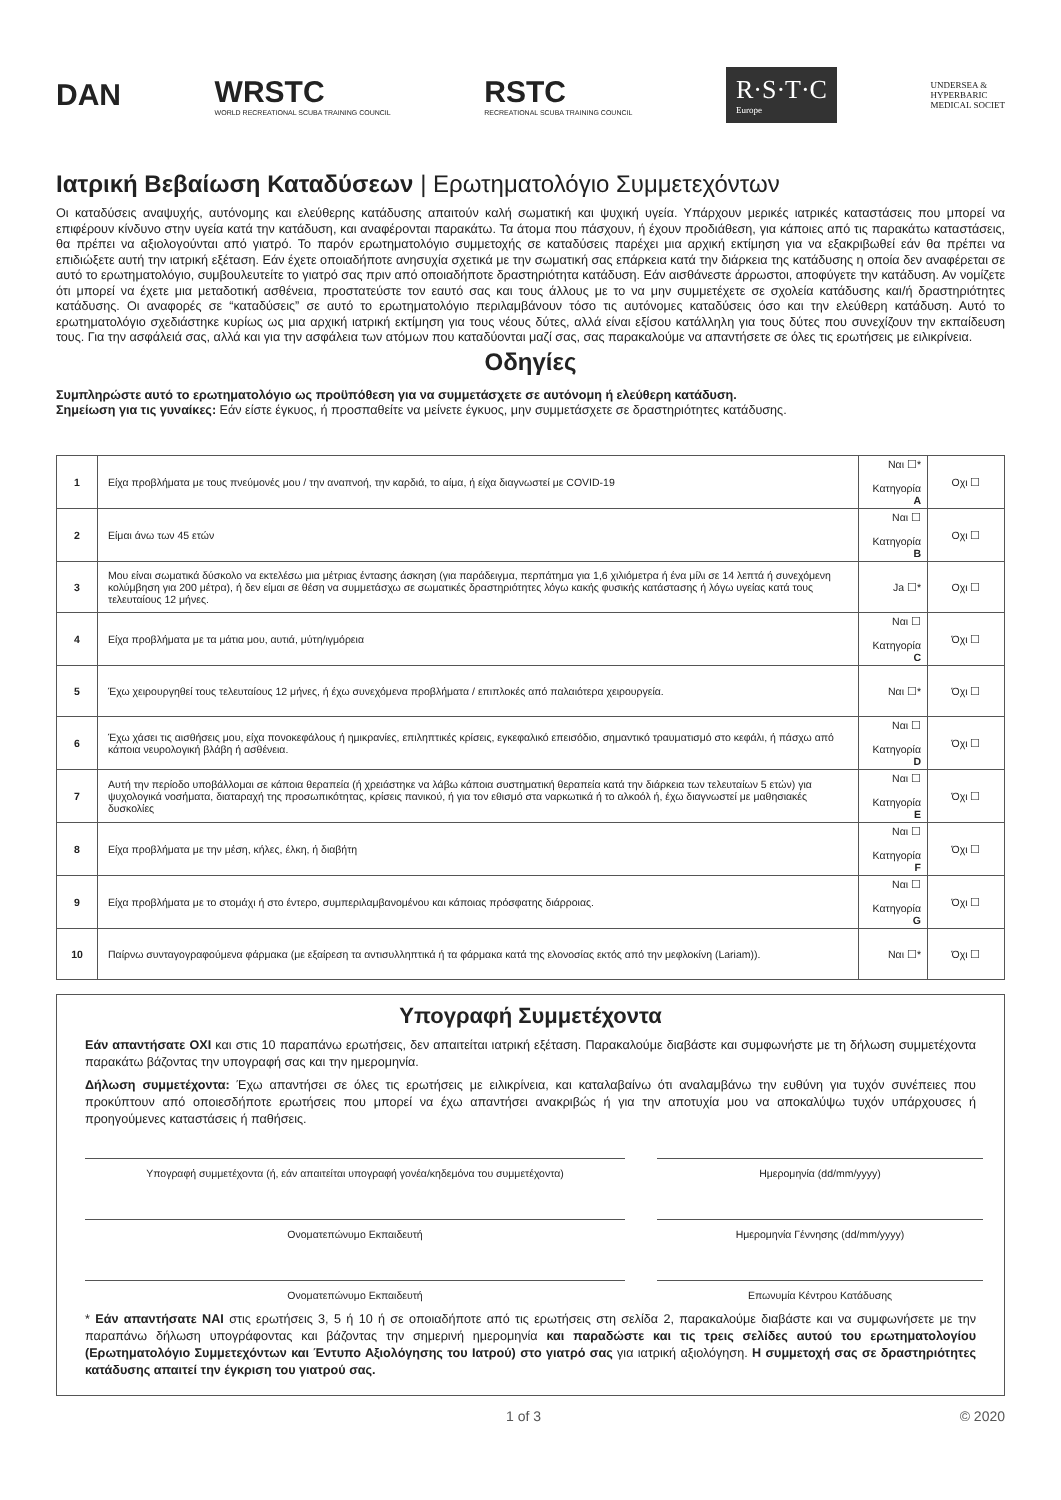DAN
WRSTC
WORLD RECREATIONAL SCUBA TRAINING COUNCIL
RSTC
RECREATIONAL SCUBA TRAINING COUNCIL
R·S·T·C
Europe
UNDERSEA &
HYPERBARIC
MEDICAL SOCIET
Ιατρική Βεβαίωση Καταδύσεων | Ερωτηματολόγιο Συμμετεχόντων
Οι καταδύσεις αναψυχής, αυτόνομης και ελεύθερης κατάδυσης απαιτούν καλή σωματική και ψυχική υγεία. Υπάρχουν μερικές ιατρικές καταστάσεις που μπορεί να επιφέρουν κίνδυνο στην υγεία κατά την κατάδυση, και αναφέρονται παρακάτω. Τα άτομα που πάσχουν, ή έχουν προδιάθεση, για κάποιες από τις παρακάτω καταστάσεις, θα πρέπει να αξιολογούνται από γιατρό. Το παρόν ερωτηματολόγιο συμμετοχής σε καταδύσεις παρέχει μια αρχική εκτίμηση για να εξακριβωθεί εάν θα πρέπει να επιδιώξετε αυτή την ιατρική εξέταση. Εάν έχετε οποιαδήποτε ανησυχία σχετικά με την σωματική σας επάρκεια κατά την διάρκεια της κατάδυσης η οποία δεν αναφέρεται σε αυτό το ερωτηματολόγιο, συμβουλευτείτε το γιατρό σας πριν από οποιαδήποτε δραστηριότητα κατάδυση. Εάν αισθάνεστε άρρωστοι, αποφύγετε την κατάδυση. Αν νομίζετε ότι μπορεί να έχετε μια μεταδοτική ασθένεια, προστατεύστε τον εαυτό σας και τους άλλους με το να μην συμμετέχετε σε σχολεία κατάδυσης και/ή δραστηριότητες κατάδυσης. Οι αναφορές σε “καταδύσεις” σε αυτό το ερωτηματολόγιο περιλαμβάνουν τόσο τις αυτόνομες καταδύσεις όσο και την ελεύθερη κατάδυση. Αυτό το ερωτηματολόγιο σχεδιάστηκε κυρίως ως μια αρχική ιατρική εκτίμηση για τους νέους δύτες, αλλά είναι εξίσου κατάλληλη για τους δύτες που συνεχίζουν την εκπαίδευση τους. Για την ασφάλειά σας, αλλά και για την ασφάλεια των ατόμων που καταδύονται μαζί σας, σας παρακαλούμε να απαντήσετε σε όλες τις ερωτήσεις με ειλικρίνεια.
Οδηγίες
Συμπληρώστε αυτό το ερωτηματολόγιο ως προϋπόθεση για να συμμετάσχετε σε αυτόνομη ή ελεύθερη κατάδυση.
Σημείωση για τις γυναίκες: Εάν είστε έγκυος, ή προσπαθείτε να μείνετε έγκυος, μην συμμετάσχετε σε δραστηριότητες κατάδυσης.
| 1 | Είχα προβλήματα με τους πνεύμονές μου / την αναπνοή, την καρδιά, το αίμα, ή είχα διαγνωστεί με COVID-19 | Ναι ☐* Κατηγορία A | Οχι ☐ |
| 2 | Είμαι άνω των 45 ετών | Ναι ☐ Κατηγορία B | Οχι ☐ |
| 3 | Μου είναι σωματικά δύσκολο να εκτελέσω μια μέτριας έντασης άσκηση (για παράδειγμα, περπάτημα για 1,6 χιλιόμετρα ή ένα μίλι σε 14 λεπτά ή συνεχόμενη κολύμβηση για 200 μέτρα), ή δεν είμαι σε θέση να συμμετάσχω σε σωματικές δραστηριότητες λόγω κακής φυσικής κατάστασης ή λόγω υγείας κατά τους τελευταίους 12 μήνες. | Ja ☐* | Οχι ☐ |
| 4 | Είχα προβλήματα με τα μάτια μου, αυτιά, μύτη/ιγμόρεια | Ναι ☐ Κατηγορία C | Όχι ☐ |
| 5 | Έχω χειρουργηθεί τους τελευταίους 12 μήνες, ή έχω συνεχόμενα προβλήματα / επιπλοκές από παλαιότερα χειρουργεία. | Ναι ☐* | Όχι ☐ |
| 6 | Έχω χάσει τις αισθήσεις μου, είχα πονοκεφάλους ή ημικρανίες, επιληπτικές κρίσεις, εγκεφαλικό επεισόδιο, σημαντικό τραυματισμό στο κεφάλι, ή πάσχω από κάποια νευρολογική βλάβη ή ασθένεια. | Ναι ☐ Κατηγορία D | Όχι ☐ |
| 7 | Αυτή την περίοδο υποβάλλομαι σε κάποια θεραπεία (ή χρειάστηκε να λάβω κάποια συστηματική θεραπεία κατά την διάρκεια των τελευταίων 5 ετών) για ψυχολογικά νοσήματα, διαταραχή της προσωπικότητας, κρίσεις πανικού, ή για τον εθισμό στα ναρκωτικά ή το αλκοόλ ή, έχω διαγνωστεί με μαθησιακές δυσκολίες | Ναι ☐ Κατηγορία E | Όχι ☐ |
| 8 | Είχα προβλήματα με την μέση, κήλες, έλκη, ή διαβήτη | Ναι ☐ Κατηγορία F | Όχι ☐ |
| 9 | Είχα προβλήματα με το στομάχι ή στο έντερο, συμπεριλαμβανομένου και κάποιας πρόσφατης διάρροιας. | Ναι ☐ Κατηγορία G | Όχι ☐ |
| 10 | Παίρνω συνταγογραφούμενα φάρμακα (με εξαίρεση τα αντισυλληπτικά ή τα φάρμακα κατά της ελονοσίας εκτός από την μεφλοκίνη (Lariam)). | Ναι ☐* | Όχι ☐ |
Υπογραφή Συμμετέχοντα
Εάν απαντήσατε ΟΧΙ και στις 10 παραπάνω ερωτήσεις, δεν απαιτείται ιατρική εξέταση. Παρακαλούμε διαβάστε και συμφωνήστε με τη δήλωση συμμετέχοντα παρακάτω βάζοντας την υπογραφή σας και την ημερομηνία.
Δήλωση συμμετέχοντα: Έχω απαντήσει σε όλες τις ερωτήσεις με ειλικρίνεια, και καταλαβαίνω ότι αναλαμβάνω την ευθύνη για τυχόν συνέπειες που προκύπτουν από οποιεσδήποτε ερωτήσεις που μπορεί να έχω απαντήσει ανακριβώς ή για την αποτυχία μου να αποκαλύψω τυχόν υπάρχουσες ή προηγούμενες καταστάσεις ή παθήσεις.
Υπογραφή συμμετέχοντα (ή, εάν απαιτείται υπογραφή γονέα/κηδεμόνα του συμμετέχοντα)
Ημερομηνία (dd/mm/yyyy)
Ονοματεπώνυμο Εκπαιδευτή
Ημερομηνία Γέννησης (dd/mm/yyyy)
Ονοματεπώνυμο Εκπαιδευτή
Επωνυμία Κέντρου Κατάδυσης
* Εάν απαντήσατε ΝΑΙ στις ερωτήσεις 3, 5 ή 10 ή σε οποιαδήποτε από τις ερωτήσεις στη σελίδα 2, παρακαλούμε διαβάστε και να συμφωνήσετε με την παραπάνω δήλωση υπογράφοντας και βάζοντας την σημερινή ημερομηνία και παραδώστε και τις τρεις σελίδες αυτού του ερωτηματολογίου (Ερωτηματολόγιο Συμμετεχόντων και Έντυπο Αξιολόγησης του Ιατρού) στο γιατρό σας για ιατρική αξιολόγηση. Η συμμετοχή σας σε δραστηριότητες κατάδυσης απαιτεί την έγκριση του γιατρού σας.
1 of 3 © 2020